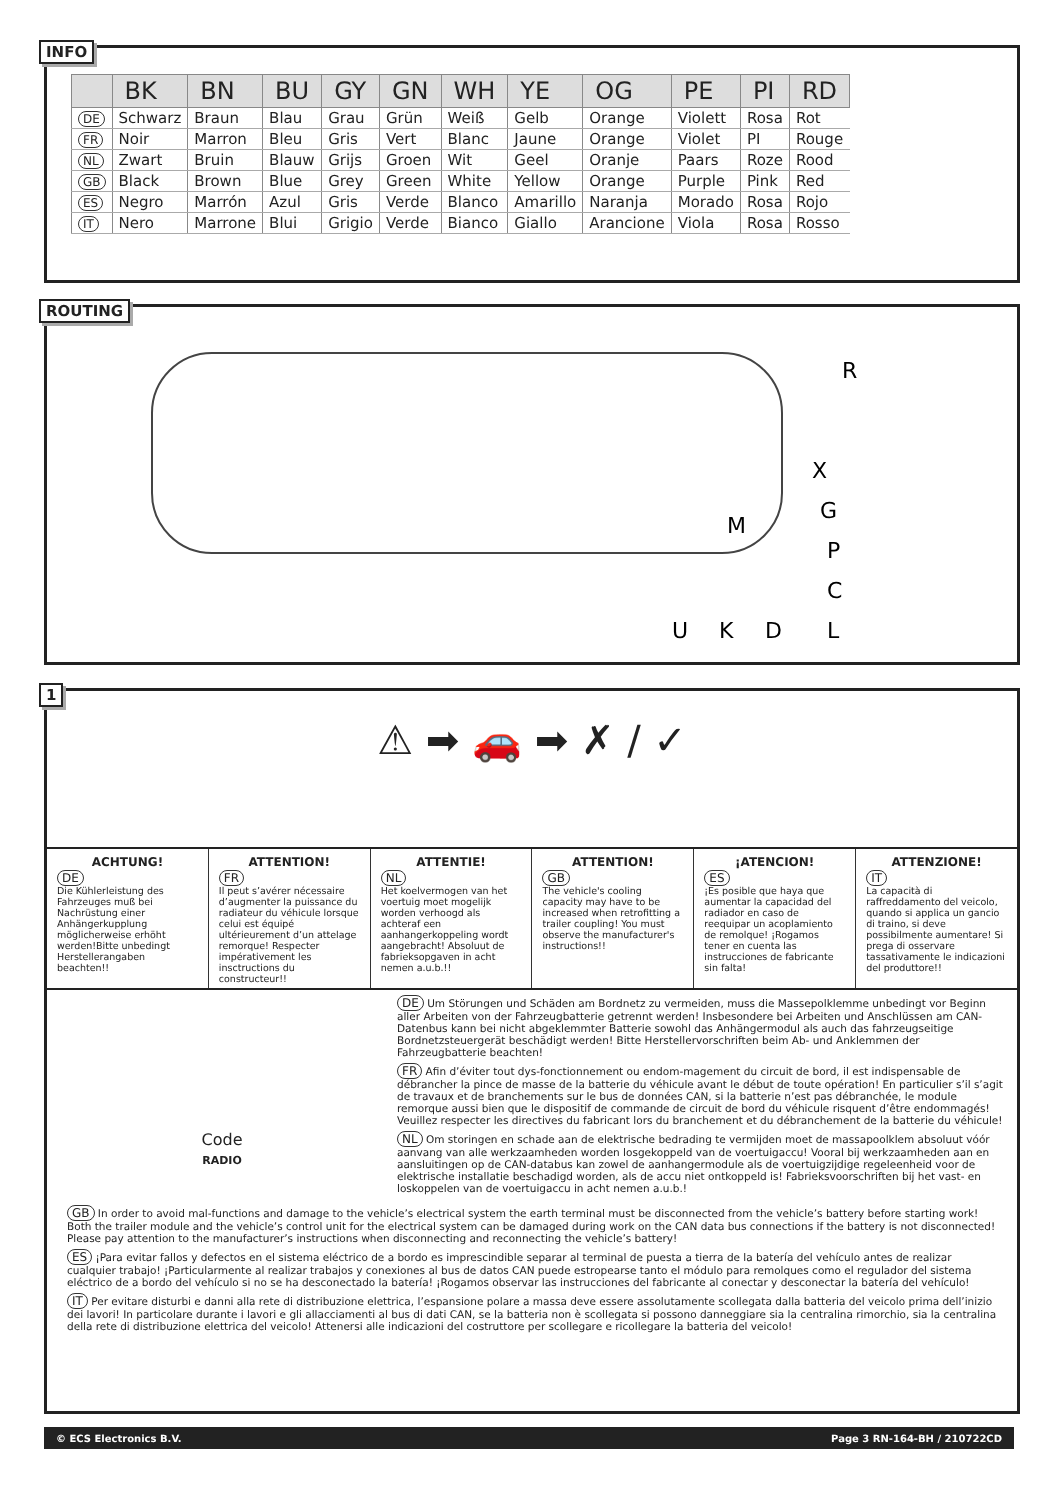INFO
| | BK | BN | BU | GY | GN | WH | YE | OG | PE | PI | RD |
| --- | --- | --- | --- | --- | --- | --- | --- | --- | --- | --- | --- |
| DE | Schwarz | Braun | Blau | Grau | Grün | Weiß | Gelb | Orange | Violett | Rosa | Rot |
| FR | Noir | Marron | Bleu | Gris | Vert | Blanc | Jaune | Orange | Violet | PI | Rouge |
| NL | Zwart | Bruin | Blauw | Grijs | Groen | Wit | Geel | Oranje | Paars | Roze | Rood |
| GB | Black | Brown | Blue | Grey | Green | White | Yellow | Orange | Purple | Pink | Red |
| ES | Negro | Marrón | Azul | Gris | Verde | Blanco | Amarillo | Naranja | Morado | Rosa | Rojo |
| IT | Nero | Marrone | Blui | Grigio | Verde | Bianco | Giallo | Arancione | Viola | Rosa | Rosso |
ROUTING
R
X
G
M
P
C
U
K
D
L
1
⚠ ➡ 🚗 ➡ ✗ / ✓
ACHTUNG!
DE
Die Kühlerleistung des Fahrzeuges muß bei Nachrüstung einer Anhängerkupplung möglicherweise erhöht werden!Bitte unbedingt Herstellerangaben beachten!!
ATTENTION!
FR
Il peut s’avérer nécessaire d’augmenter la puissance du radiateur du véhicule lorsque celui est équipé ultérieurement d’un attelage remorque! Respecter impérativement les insctructions du constructeur!!
ATTENTIE!
NL
Het koelvermogen van het voertuig moet mogelijk worden verhoogd als achteraf een aanhangerkoppeling wordt aangebracht! Absoluut de fabrieksopgaven in acht nemen a.u.b.!!
ATTENTION!
GB
The vehicle's cooling capacity may have to be increased when retrofitting a trailer coupling! You must observe the manufacturer's instructions!!
¡ATENCION!
ES
¡Es posible que haya que aumentar la capacidad del radiador en caso de reequipar un acoplamiento de remolque! ¡Rogamos tener en cuenta las instrucciones de fabricante sin falta!
ATTENZIONE!
IT
La capacità di raffreddamento del veicolo, quando si applica un gancio di traino, si deve possibilmente aumentare! Si prega di osservare tassativamente le indicazioni del produttore!!
Code
RADIO
DE Um Störungen und Schäden am Bordnetz zu vermeiden, muss die Massepolklemme unbedingt vor Beginn aller Arbeiten von der Fahrzeugbatterie getrennt werden! Insbesondere bei Arbeiten und Anschlüssen am CAN-Datenbus kann bei nicht abgeklemmter Batterie sowohl das Anhängermodul als auch das fahrzeugseitige Bordnetzsteuergerät beschädigt werden! Bitte Herstellervorschriften beim Ab- und Anklemmen der Fahrzeugbatterie beachten!
FR Afin d’éviter tout dys-fonctionnement ou endom-magement du circuit de bord, il est indispensable de débrancher la pince de masse de la batterie du véhicule avant le début de toute opération! En particulier s’il s’agit de travaux et de branchements sur le bus de données CAN, si la batterie n’est pas débranchée, le module remorque aussi bien que le dispositif de commande de circuit de bord du véhicule risquent d’être endommagés! Veuillez respecter les directives du fabricant lors du branchement et du débranchement de la batterie du véhicule!
NL Om storingen en schade aan de elektrische bedrading te vermijden moet de massapoolklem absoluut vóór aanvang van alle werkzaamheden worden losgekoppeld van de voertuigaccu! Vooral bij werkzaamheden aan en aansluitingen op de CAN-databus kan zowel de aanhangermodule als de voertuigzijdige regeleenheid voor de elektrische installatie beschadigd worden, als de accu niet ontkoppeld is! Fabrieksvoorschriften bij het vast- en loskoppelen van de voertuigaccu in acht nemen a.u.b.!
GB In order to avoid mal-functions and damage to the vehicle’s electrical system the earth terminal must be disconnected from the vehicle’s battery before starting work! Both the trailer module and the vehicle’s control unit for the electrical system can be damaged during work on the CAN data bus connections if the battery is not disconnected! Please pay attention to the manufacturer’s instructions when disconnecting and reconnecting the vehicle’s battery!
ES ¡Para evitar fallos y defectos en el sistema eléctrico de a bordo es imprescindible separar al terminal de puesta a tierra de la batería del vehículo antes de realizar cualquier trabajo! ¡Particularmente al realizar trabajos y conexiones al bus de datos CAN puede estropearse tanto el módulo para remolques como el regulador del sistema eléctrico de a bordo del vehículo si no se ha desconectado la batería! ¡Rogamos observar las instrucciones del fabricante al conectar y desconectar la batería del vehículo!
IT Per evitare disturbi e danni alla rete di distribuzione elettrica, l’espansione polare a massa deve essere assolutamente scollegata dalla batteria del veicolo prima dell’inizio dei lavori! In particolare durante i lavori e gli allacciamenti al bus di dati CAN, se la batteria non è scollegata si possono danneggiare sia la centralina rimorchio, sia la centralina della rete di distribuzione elettrica del veicolo! Attenersi alle indicazioni del costruttore per scollegare e ricollegare la batteria del veicolo!
© ECS Electronics B.V. Page 3 RN-164-BH / 210722CD